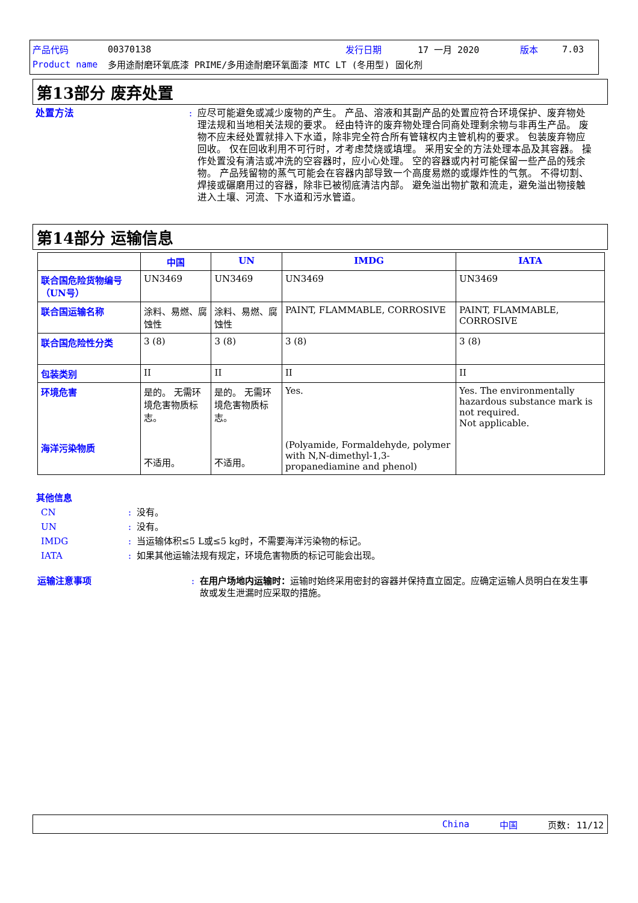产品代码 00370138 发行日期 17 一月 2020 版本 7.03
Product name 多用途耐磨环氧底漆 PRIME/多用途耐磨环氧面漆 MTC LT (冬用型) 固化剂
第13部分 废弃处置
处置方法: 应尽可能避免或减少废物的产生。 产品、溶液和其副产品的处置应符合环境保护、废弃物处理法规和当地相关法规的要求。 经由特许的废弃物处理合同商处理剩余物与非再生产品。 废物不应未经处置就排入下水道，除非完全符合所有管辖权内主管机构的要求。 包装废弃物应回收。 仅在回收利用不可行时，才考虑焚烧或填埋。 采用安全的方法处理本品及其容器。 操作处置没有清洁或冲洗的空容器时，应小心处理。 空的容器或内衬可能保留一些产品的残余物。 产品残留物的蒸气可能会在容器内部导致一个高度易燃的或爆炸性的气氛。 不得切割、焊接或碾磨用过的容器，除非已被彻底清洁内部。 避免溢出物扩散和流走，避免溢出物接触进入土壤、河流、下水道和污水管道。
第14部分 运输信息
| | 中国 | UN | IMDG | IATA |
| --- | --- | --- | --- | --- |
| 联合国危险货物编号（UN号） | UN3469 | UN3469 | UN3469 | UN3469 |
| 联合国运输名称 | 涂料、易燃、腐蚀性 | 涂料、易燃、腐蚀性 | PAINT, FLAMMABLE, CORROSIVE | PAINT, FLAMMABLE, CORROSIVE |
| 联合国危险性分类 | 3 (8) | 3 (8) | 3 (8) | 3 (8) |
| 包装类别 | II | II | II | II |
| 环境危害 海洋污染物质 | 是的。 无需环境危害物质标志。 不适用。 | 是的。 无需环境危害物质标志。 不适用。 | Yes. (Polyamide, Formaldehyde, polymer with N,N-dimethyl-1,3-propanediamine and phenol) | Yes. The environmentally hazardous substance mark is not required. Not applicable. |
其他信息
CN: 没有。
UN: 没有。
IMDG: 当运输体积≤5 L或≤5 kg时，不需要海洋污染物的标记。
IATA: 如果其他运输法规有规定，环境危害物质的标记可能会出现。
运输注意事项: 在用户场地内运输时：运输时始终采用密封的容器并保持直立固定。应确定运输人员明白在发生事故或发生泄漏时应采取的措施。
China 中国 页数: 11/12